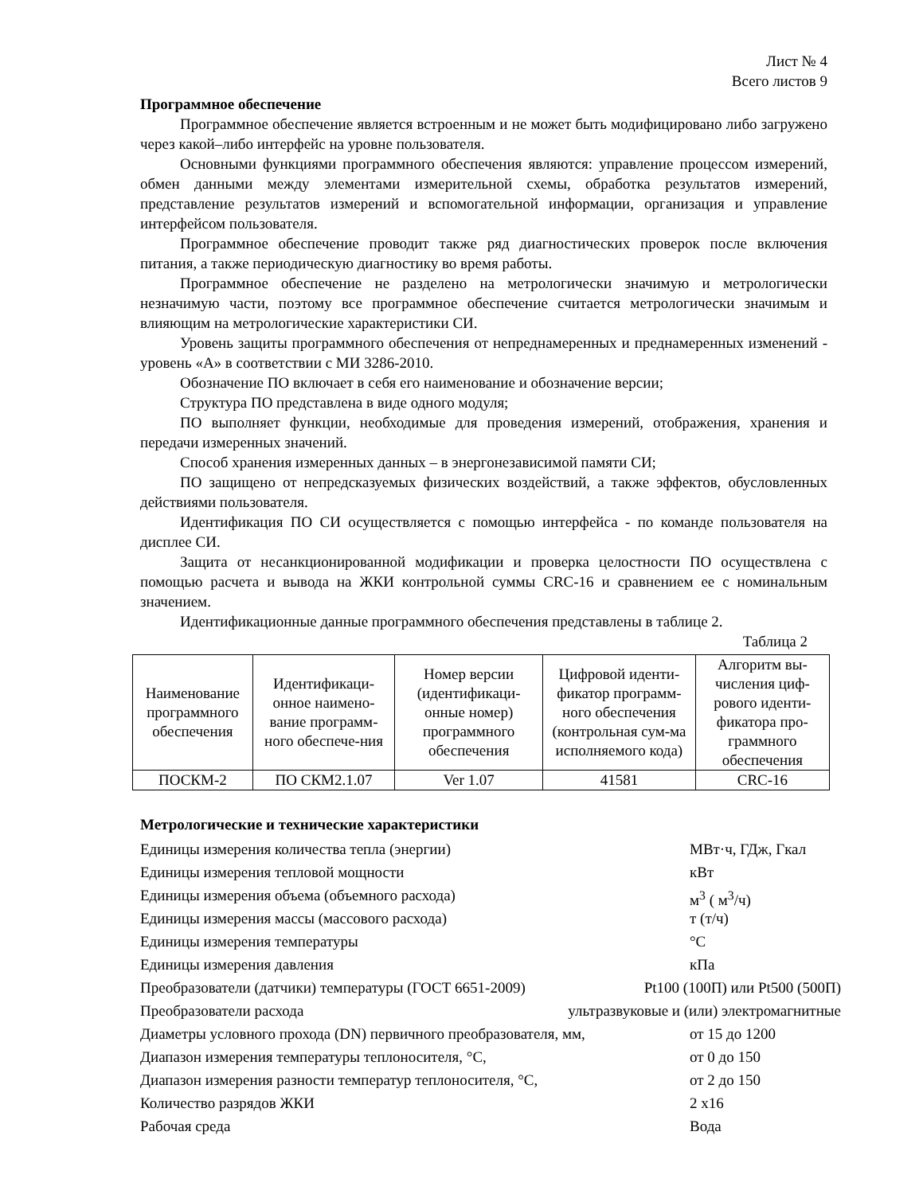Лист № 4
Всего листов 9
Программное обеспечение
Программное обеспечение является встроенным и не может быть модифицировано либо загружено через какой–либо интерфейс на уровне пользователя.
Основными функциями программного обеспечения являются: управление процессом измерений, обмен данными между элементами измерительной схемы, обработка результатов измерений, представление результатов измерений и вспомогательной информации, организация и управление интерфейсом пользователя.
Программное обеспечение проводит также ряд диагностических проверок после включения питания, а также периодическую диагностику во время работы.
Программное обеспечение не разделено на метрологически значимую и метрологически незначимую части, поэтому все программное обеспечение считается метрологически значимым и влияющим на метрологические характеристики СИ.
Уровень защиты программного обеспечения от непреднамеренных и преднамеренных изменений - уровень «А» в соответствии с МИ 3286-2010.
Обозначение ПО включает в себя его наименование и обозначение версии;
Структура ПО представлена в виде одного модуля;
ПО выполняет функции, необходимые для проведения измерений, отображения, хранения и передачи измеренных значений.
Способ хранения измеренных данных – в энергонезависимой памяти СИ;
ПО защищено от непредсказуемых физических воздействий, а также эффектов, обусловленных действиями пользователя.
Идентификация ПО СИ осуществляется с помощью интерфейса - по команде пользователя на дисплее СИ.
Защита от несанкционированной модификации и проверка целостности ПО осуществлена с помощью расчета и вывода на ЖКИ контрольной суммы CRC-16 и сравнением ее с номинальным значением.
Идентификационные данные программного обеспечения представлены в таблице 2.
Таблица 2
| Наименование программного обеспечения | Идентификаци-онное наимено-вание программ-ного обеспече-ния | Номер версии (идентификаци-онные номер) программного обеспечения | Цифровой иденти-фикатор программ-ного обеспечения (контрольная сум-ма исполняемого кода) | Алгоритм вы-числения циф-рового иденти-фикатора про-граммного обеспечения |
| --- | --- | --- | --- | --- |
| ПОСКМ-2 | ПО СКМ2.1.07 | Ver 1.07 | 41581 | CRC-16 |
Метрологические и технические характеристики
Единицы измерения количества тепла (энергии) МВт·ч, ГДж, Гкал
Единицы измерения тепловой мощности кВт
Единицы измерения объема (объемного расхода) м<sup>3</sup> ( м<sup>3</sup>/ч)
Единицы измерения массы (массового расхода) т (т/ч)
Единицы измерения температуры °С
Единицы измерения давления кПа
Преобразователи (датчики) температуры (ГОСТ 6651-2009) Pt100 (100П) или Pt500 (500П)
Преобразователи расхода ультразвуковые и (или) электромагнитные
Диаметры условного прохода (DN) первичного преобразователя, мм, от 15 до 1200
Диапазон измерения температуры теплоносителя, °С, от 0 до 150
Диапазон измерения разности температур теплоносителя, °С, от 2 до 150
Количество разрядов ЖКИ 2 х16
Рабочая среда Вода